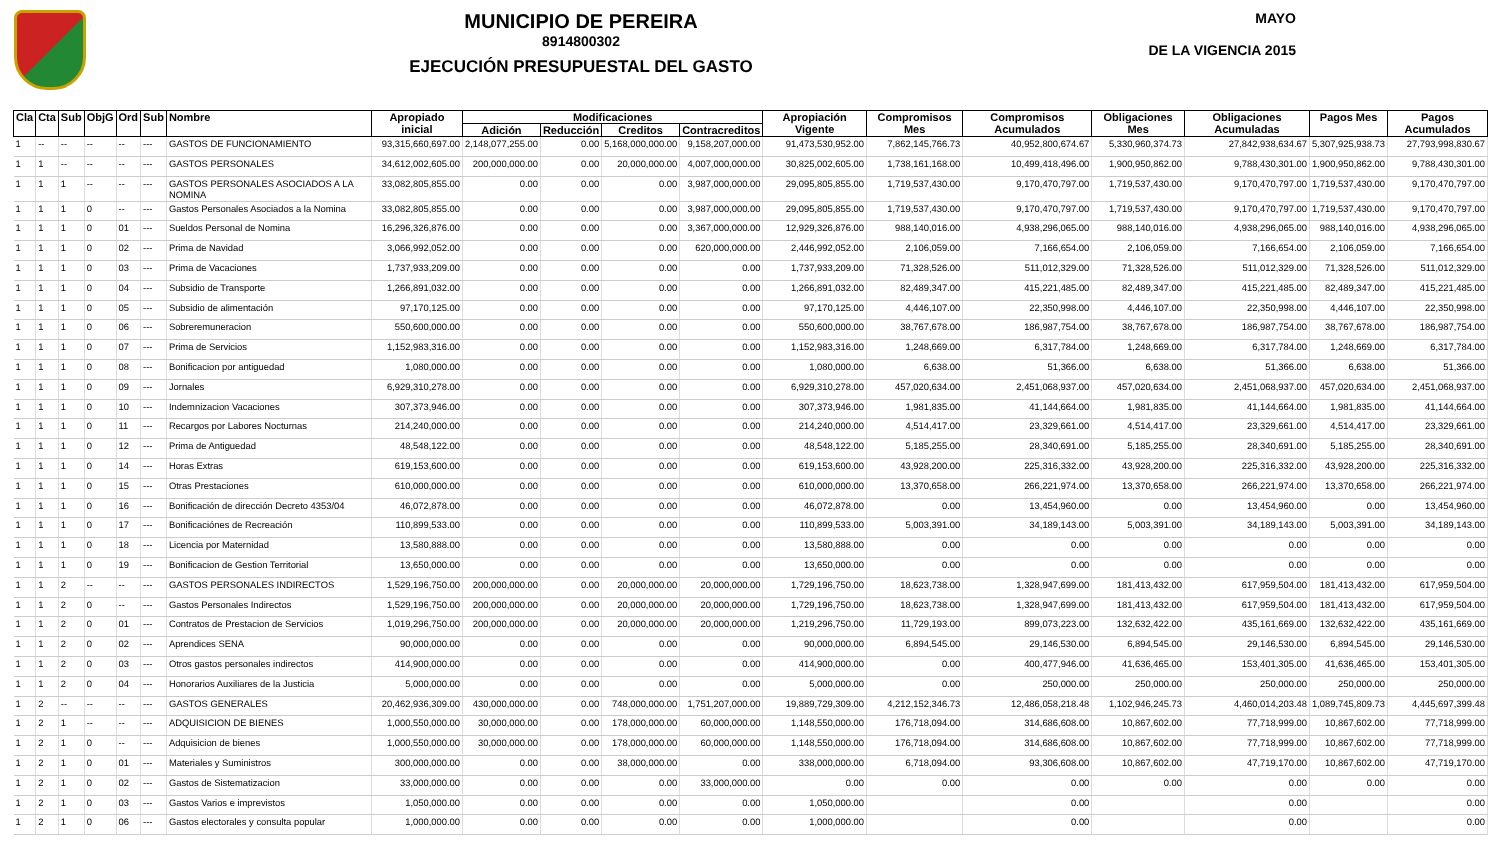MUNICIPIO DE PEREIRA
8914800302
EJECUCIÓN PRESUPUESTAL DEL GASTO
MAYO
DE LA VIGENCIA 2015
| Cla | Cta | Sub | ObjG | Ord | Sub | Nombre | Apropiado inicial | Modificaciones | | | | Apropiación Vigente | Compromisos Mes | Compromisos Acumulados | Obligaciones Mes | Obligaciones Acumuladas | Pagos Mes | Pagos Acumulados |
| --- | --- | --- | --- | --- | --- | --- | --- | --- | --- | --- | --- | --- | --- | --- | --- | --- | --- | --- |
| | | | | | | | | Adición | Reducción | Creditos | Contracreditos | | | | | | | |
| 1 | -- | -- | -- | -- | --- | GASTOS DE FUNCIONAMIENTO | 93,315,660,697.00 | 2,148,077,255.00 | 0.00 | 5,168,000,000.00 | 9,158,207,000.00 | 91,473,530,952.00 | 7,862,145,766.73 | 40,952,800,674.67 | 5,330,960,374.73 | 27,842,938,634.67 | 5,307,925,938.73 | 27,793,998,830.67 |
| 1 | 1 | -- | -- | -- | --- | GASTOS PERSONALES | 34,612,002,605.00 | 200,000,000.00 | 0.00 | 20,000,000.00 | 4,007,000,000.00 | 30,825,002,605.00 | 1,738,161,168.00 | 10,499,418,496.00 | 1,900,950,862.00 | 9,788,430,301.00 | 1,900,950,862.00 | 9,788,430,301.00 |
| 1 | 1 | 1 | -- | -- | --- | GASTOS PERSONALES ASOCIADOS A LA NOMINA | 33,082,805,855.00 | 0.00 | 0.00 | 0.00 | 3,987,000,000.00 | 29,095,805,855.00 | 1,719,537,430.00 | 9,170,470,797.00 | 1,719,537,430.00 | 9,170,470,797.00 | 1,719,537,430.00 | 9,170,470,797.00 |
| 1 | 1 | 1 | 0 | -- | --- | Gastos Personales Asociados a la Nomina | 33,082,805,855.00 | 0.00 | 0.00 | 0.00 | 3,987,000,000.00 | 29,095,805,855.00 | 1,719,537,430.00 | 9,170,470,797.00 | 1,719,537,430.00 | 9,170,470,797.00 | 1,719,537,430.00 | 9,170,470,797.00 |
| 1 | 1 | 1 | 0 | 01 | --- | Sueldos Personal de Nomina | 16,296,326,876.00 | 0.00 | 0.00 | 0.00 | 3,367,000,000.00 | 12,929,326,876.00 | 988,140,016.00 | 4,938,296,065.00 | 988,140,016.00 | 4,938,296,065.00 | 988,140,016.00 | 4,938,296,065.00 |
| 1 | 1 | 1 | 0 | 02 | --- | Prima de Navidad | 3,066,992,052.00 | 0.00 | 0.00 | 0.00 | 620,000,000.00 | 2,446,992,052.00 | 2,106,059.00 | 7,166,654.00 | 2,106,059.00 | 7,166,654.00 | 2,106,059.00 | 7,166,654.00 |
| 1 | 1 | 1 | 0 | 03 | --- | Prima de Vacaciones | 1,737,933,209.00 | 0.00 | 0.00 | 0.00 | 0.00 | 1,737,933,209.00 | 71,328,526.00 | 511,012,329.00 | 71,328,526.00 | 511,012,329.00 | 71,328,526.00 | 511,012,329.00 |
| 1 | 1 | 1 | 0 | 04 | --- | Subsidio de Transporte | 1,266,891,032.00 | 0.00 | 0.00 | 0.00 | 0.00 | 1,266,891,032.00 | 82,489,347.00 | 415,221,485.00 | 82,489,347.00 | 415,221,485.00 | 82,489,347.00 | 415,221,485.00 |
| 1 | 1 | 1 | 0 | 05 | --- | Subsidio de alimentación | 97,170,125.00 | 0.00 | 0.00 | 0.00 | 0.00 | 97,170,125.00 | 4,446,107.00 | 22,350,998.00 | 4,446,107.00 | 22,350,998.00 | 4,446,107.00 | 22,350,998.00 |
| 1 | 1 | 1 | 0 | 06 | --- | Sobreremuneracion | 550,600,000.00 | 0.00 | 0.00 | 0.00 | 0.00 | 550,600,000.00 | 38,767,678.00 | 186,987,754.00 | 38,767,678.00 | 186,987,754.00 | 38,767,678.00 | 186,987,754.00 |
| 1 | 1 | 1 | 0 | 07 | --- | Prima de Servicios | 1,152,983,316.00 | 0.00 | 0.00 | 0.00 | 0.00 | 1,152,983,316.00 | 1,248,669.00 | 6,317,784.00 | 1,248,669.00 | 6,317,784.00 | 1,248,669.00 | 6,317,784.00 |
| 1 | 1 | 1 | 0 | 08 | --- | Bonificacion por antiguedad | 1,080,000.00 | 0.00 | 0.00 | 0.00 | 0.00 | 1,080,000.00 | 6,638.00 | 51,366.00 | 6,638.00 | 51,366.00 | 6,638.00 | 51,366.00 |
| 1 | 1 | 1 | 0 | 09 | --- | Jornales | 6,929,310,278.00 | 0.00 | 0.00 | 0.00 | 0.00 | 6,929,310,278.00 | 457,020,634.00 | 2,451,068,937.00 | 457,020,634.00 | 2,451,068,937.00 | 457,020,634.00 | 2,451,068,937.00 |
| 1 | 1 | 1 | 0 | 10 | --- | Indemnizacion Vacaciones | 307,373,946.00 | 0.00 | 0.00 | 0.00 | 0.00 | 307,373,946.00 | 1,981,835.00 | 41,144,664.00 | 1,981,835.00 | 41,144,664.00 | 1,981,835.00 | 41,144,664.00 |
| 1 | 1 | 1 | 0 | 11 | --- | Recargos por Labores Nocturnas | 214,240,000.00 | 0.00 | 0.00 | 0.00 | 0.00 | 214,240,000.00 | 4,514,417.00 | 23,329,661.00 | 4,514,417.00 | 23,329,661.00 | 4,514,417.00 | 23,329,661.00 |
| 1 | 1 | 1 | 0 | 12 | --- | Prima de Antiguedad | 48,548,122.00 | 0.00 | 0.00 | 0.00 | 0.00 | 48,548,122.00 | 5,185,255.00 | 28,340,691.00 | 5,185,255.00 | 28,340,691.00 | 5,185,255.00 | 28,340,691.00 |
| 1 | 1 | 1 | 0 | 14 | --- | Horas Extras | 619,153,600.00 | 0.00 | 0.00 | 0.00 | 0.00 | 619,153,600.00 | 43,928,200.00 | 225,316,332.00 | 43,928,200.00 | 225,316,332.00 | 43,928,200.00 | 225,316,332.00 |
| 1 | 1 | 1 | 0 | 15 | --- | Otras Prestaciones | 610,000,000.00 | 0.00 | 0.00 | 0.00 | 0.00 | 610,000,000.00 | 13,370,658.00 | 266,221,974.00 | 13,370,658.00 | 266,221,974.00 | 13,370,658.00 | 266,221,974.00 |
| 1 | 1 | 1 | 0 | 16 | --- | Bonificación de dirección Decreto 4353/04 | 46,072,878.00 | 0.00 | 0.00 | 0.00 | 0.00 | 46,072,878.00 | 0.00 | 13,454,960.00 | 0.00 | 13,454,960.00 | 0.00 | 13,454,960.00 |
| 1 | 1 | 1 | 0 | 17 | --- | Bonificaciónes de Recreación | 110,899,533.00 | 0.00 | 0.00 | 0.00 | 0.00 | 110,899,533.00 | 5,003,391.00 | 34,189,143.00 | 5,003,391.00 | 34,189,143.00 | 5,003,391.00 | 34,189,143.00 |
| 1 | 1 | 1 | 0 | 18 | --- | Licencia por Maternidad | 13,580,888.00 | 0.00 | 0.00 | 0.00 | 0.00 | 13,580,888.00 | 0.00 | 0.00 | 0.00 | 0.00 | 0.00 | 0.00 |
| 1 | 1 | 1 | 0 | 19 | --- | Bonificacion de Gestion Territorial | 13,650,000.00 | 0.00 | 0.00 | 0.00 | 0.00 | 13,650,000.00 | 0.00 | 0.00 | 0.00 | 0.00 | 0.00 | 0.00 |
| 1 | 1 | 2 | -- | -- | --- | GASTOS PERSONALES INDIRECTOS | 1,529,196,750.00 | 200,000,000.00 | 0.00 | 20,000,000.00 | 20,000,000.00 | 1,729,196,750.00 | 18,623,738.00 | 1,328,947,699.00 | 181,413,432.00 | 617,959,504.00 | 181,413,432.00 | 617,959,504.00 |
| 1 | 1 | 2 | 0 | -- | --- | Gastos Personales Indirectos | 1,529,196,750.00 | 200,000,000.00 | 0.00 | 20,000,000.00 | 20,000,000.00 | 1,729,196,750.00 | 18,623,738.00 | 1,328,947,699.00 | 181,413,432.00 | 617,959,504.00 | 181,413,432.00 | 617,959,504.00 |
| 1 | 1 | 2 | 0 | 01 | --- | Contratos de Prestacion de Servicios | 1,019,296,750.00 | 200,000,000.00 | 0.00 | 20,000,000.00 | 20,000,000.00 | 1,219,296,750.00 | 11,729,193.00 | 899,073,223.00 | 132,632,422.00 | 435,161,669.00 | 132,632,422.00 | 435,161,669.00 |
| 1 | 1 | 2 | 0 | 02 | --- | Aprendices SENA | 90,000,000.00 | 0.00 | 0.00 | 0.00 | 0.00 | 90,000,000.00 | 6,894,545.00 | 29,146,530.00 | 6,894,545.00 | 29,146,530.00 | 6,894,545.00 | 29,146,530.00 |
| 1 | 1 | 2 | 0 | 03 | --- | Otros gastos personales indirectos | 414,900,000.00 | 0.00 | 0.00 | 0.00 | 0.00 | 414,900,000.00 | 0.00 | 400,477,946.00 | 41,636,465.00 | 153,401,305.00 | 41,636,465.00 | 153,401,305.00 |
| 1 | 1 | 2 | 0 | 04 | --- | Honorarios Auxiliares de la Justicia | 5,000,000.00 | 0.00 | 0.00 | 0.00 | 0.00 | 5,000,000.00 | 0.00 | 250,000.00 | 250,000.00 | 250,000.00 | 250,000.00 | 250,000.00 |
| 1 | 2 | -- | -- | -- | --- | GASTOS GENERALES | 20,462,936,309.00 | 430,000,000.00 | 0.00 | 748,000,000.00 | 1,751,207,000.00 | 19,889,729,309.00 | 4,212,152,346.73 | 12,486,058,218.48 | 1,102,946,245.73 | 4,460,014,203.48 | 1,089,745,809.73 | 4,445,697,399.48 |
| 1 | 2 | 1 | -- | -- | --- | ADQUISICION DE BIENES | 1,000,550,000.00 | 30,000,000.00 | 0.00 | 178,000,000.00 | 60,000,000.00 | 1,148,550,000.00 | 176,718,094.00 | 314,686,608.00 | 10,867,602.00 | 77,718,999.00 | 10,867,602.00 | 77,718,999.00 |
| 1 | 2 | 1 | 0 | -- | --- | Adquisicion de bienes | 1,000,550,000.00 | 30,000,000.00 | 0.00 | 178,000,000.00 | 60,000,000.00 | 1,148,550,000.00 | 176,718,094.00 | 314,686,608.00 | 10,867,602.00 | 77,718,999.00 | 10,867,602.00 | 77,718,999.00 |
| 1 | 2 | 1 | 0 | 01 | --- | Materiales y Suministros | 300,000,000.00 | 0.00 | 0.00 | 38,000,000.00 | 0.00 | 338,000,000.00 | 6,718,094.00 | 93,306,608.00 | 10,867,602.00 | 47,719,170.00 | 10,867,602.00 | 47,719,170.00 |
| 1 | 2 | 1 | 0 | 02 | --- | Gastos de Sistematizacion | 33,000,000.00 | 0.00 | 0.00 | 0.00 | 33,000,000.00 | 0.00 | 0.00 | 0.00 | 0.00 | 0.00 | 0.00 | 0.00 |
| 1 | 2 | 1 | 0 | 03 | --- | Gastos Varios e imprevistos | 1,050,000.00 | 0.00 | 0.00 | 0.00 | 0.00 | 1,050,000.00 | | 0.00 | | 0.00 | | 0.00 |
| 1 | 2 | 1 | 0 | 06 | --- | Gastos electorales y consulta popular | 1,000,000.00 | 0.00 | 0.00 | 0.00 | 0.00 | 1,000,000.00 | | 0.00 | | 0.00 | | 0.00 |